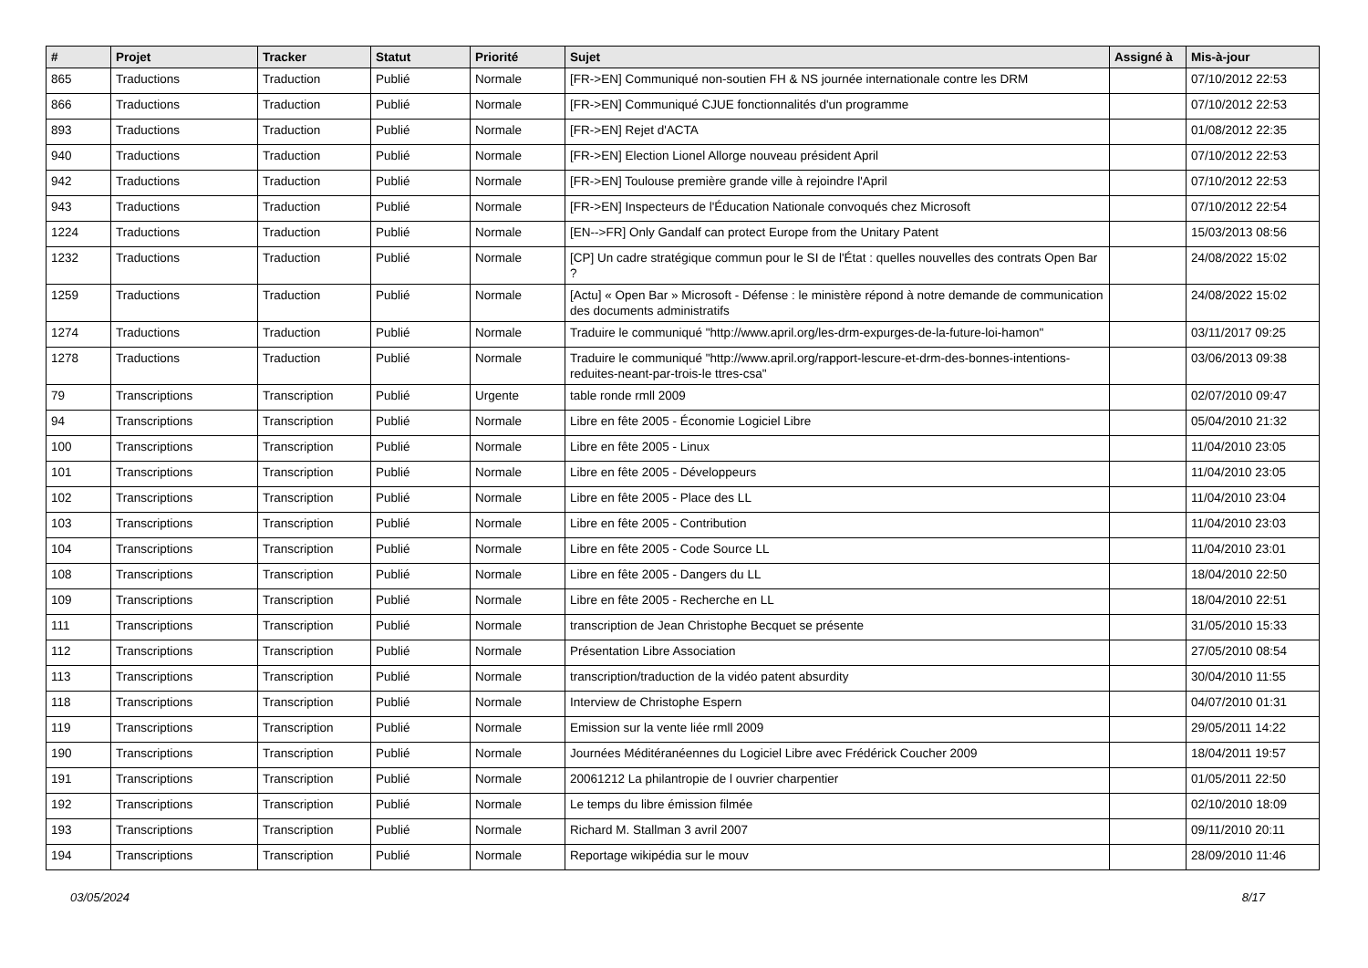| # | Projet | Tracker | Statut | Priorité | Sujet | Assigné à | Mis-à-jour |
| --- | --- | --- | --- | --- | --- | --- | --- |
| 865 | Traductions | Traduction | Publié | Normale | [FR->EN] Communiqué non-soutien FH & NS journée internationale contre les DRM | | 07/10/2012 22:53 |
| 866 | Traductions | Traduction | Publié | Normale | [FR->EN] Communiqué CJUE fonctionnalités d'un programme | | 07/10/2012 22:53 |
| 893 | Traductions | Traduction | Publié | Normale | [FR->EN] Rejet d'ACTA | | 01/08/2012 22:35 |
| 940 | Traductions | Traduction | Publié | Normale | [FR->EN] Election Lionel Allorge nouveau président April | | 07/10/2012 22:53 |
| 942 | Traductions | Traduction | Publié | Normale | [FR->EN] Toulouse première grande ville à rejoindre l'April | | 07/10/2012 22:53 |
| 943 | Traductions | Traduction | Publié | Normale | [FR->EN] Inspecteurs de l'Éducation Nationale convoqués chez Microsoft | | 07/10/2012 22:54 |
| 1224 | Traductions | Traduction | Publié | Normale | [EN-->FR] Only Gandalf can protect Europe from the Unitary Patent | | 15/03/2013 08:56 |
| 1232 | Traductions | Traduction | Publié | Normale | [CP] Un cadre stratégique commun pour le SI de l'État : quelles nouvelles des contrats Open Bar ? | | 24/08/2022 15:02 |
| 1259 | Traductions | Traduction | Publié | Normale | [Actu] « Open Bar » Microsoft - Défense : le ministère répond à notre demande de communication des documents administratifs | | 24/08/2022 15:02 |
| 1274 | Traductions | Traduction | Publié | Normale | Traduire le communiqué "http://www.april.org/les-drm-expurges-de-la-future-loi-hamon" | | 03/11/2017 09:25 |
| 1278 | Traductions | Traduction | Publié | Normale | Traduire le communiqué "http://www.april.org/rapport-lescure-et-drm-des-bonnes-intentions-reduites-neant-par-trois-le ttres-csa" | | 03/06/2013 09:38 |
| 79 | Transcriptions | Transcription | Publié | Urgente | table ronde rmll 2009 | | 02/07/2010 09:47 |
| 94 | Transcriptions | Transcription | Publié | Normale | Libre en fête 2005 - Économie Logiciel Libre | | 05/04/2010 21:32 |
| 100 | Transcriptions | Transcription | Publié | Normale | Libre en fête 2005 - Linux | | 11/04/2010 23:05 |
| 101 | Transcriptions | Transcription | Publié | Normale | Libre en fête 2005 - Développeurs | | 11/04/2010 23:05 |
| 102 | Transcriptions | Transcription | Publié | Normale | Libre en fête 2005 - Place des LL | | 11/04/2010 23:04 |
| 103 | Transcriptions | Transcription | Publié | Normale | Libre en fête 2005 - Contribution | | 11/04/2010 23:03 |
| 104 | Transcriptions | Transcription | Publié | Normale | Libre en fête 2005 - Code Source LL | | 11/04/2010 23:01 |
| 108 | Transcriptions | Transcription | Publié | Normale | Libre en fête 2005 - Dangers du LL | | 18/04/2010 22:50 |
| 109 | Transcriptions | Transcription | Publié | Normale | Libre en fête 2005 - Recherche en LL | | 18/04/2010 22:51 |
| 111 | Transcriptions | Transcription | Publié | Normale | transcription de Jean Christophe Becquet se présente | | 31/05/2010 15:33 |
| 112 | Transcriptions | Transcription | Publié | Normale | Présentation Libre Association | | 27/05/2010 08:54 |
| 113 | Transcriptions | Transcription | Publié | Normale | transcription/traduction de la vidéo patent absurdity | | 30/04/2010 11:55 |
| 118 | Transcriptions | Transcription | Publié | Normale | Interview de Christophe Espern | | 04/07/2010 01:31 |
| 119 | Transcriptions | Transcription | Publié | Normale | Emission sur la vente liée rmll 2009 | | 29/05/2011 14:22 |
| 190 | Transcriptions | Transcription | Publié | Normale | Journées Méditéranéennes du Logiciel Libre avec Frédérick Coucher 2009 | | 18/04/2011 19:57 |
| 191 | Transcriptions | Transcription | Publié | Normale | 20061212 La philantropie de l ouvrier charpentier | | 01/05/2011 22:50 |
| 192 | Transcriptions | Transcription | Publié | Normale | Le temps du libre émission filmée | | 02/10/2010 18:09 |
| 193 | Transcriptions | Transcription | Publié | Normale | Richard M. Stallman 3 avril 2007 | | 09/11/2010 20:11 |
| 194 | Transcriptions | Transcription | Publié | Normale | Reportage wikipédia sur le mouv | | 28/09/2010 11:46 |
03/05/2024 8/17